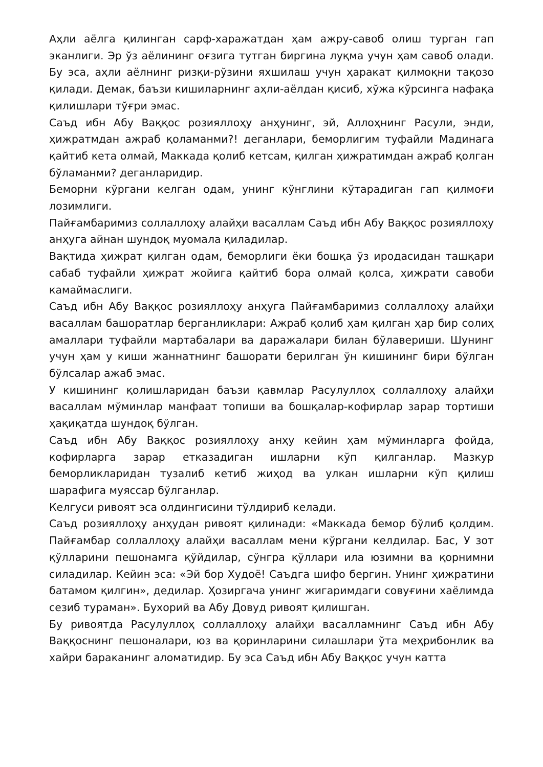Аҳли аёлга қилинган сарф-харажатдан ҳам ажру-савоб олиш турган гап эканлиги. Эр ўз аёлининг оғзига тутган биргина луқма учун ҳам савоб олади. Бу эса, аҳли аёлнинг ризқи-рўзини яхшилаш учун ҳаракат қилмоқни тақозо қилади. Демак, баъзи кишиларнинг аҳли-аёлдан қисиб, хўжа кўрсинга нафақа қилишлари тўғри эмас.
Саъд ибн Абу Ваққос розияллоҳу анҳунинг, эй, Аллоҳнинг Расули, энди, ҳижратмдан ажраб қоламанми?! деганлари, беморлигим туфайли Мадинага қайтиб кета олмай, Маккада қолиб кетсам, қилган ҳижратимдан ажраб қолган бўламанми? деганларидир.
Беморни кўргани келган одам, унинг кўнглини кўтарадиган гап қилмоғи лозимлиги.
Пайғамбаримиз соллаллоҳу алайҳи васаллам Саъд ибн Абу Ваққос розияллоҳу анҳуга айнан шундоқ муомала қиладилар.
Вақтида ҳижрат қилган одам, беморлиги ёки бошқа ўз иродасидан ташқари сабаб туфайли ҳижрат жойига қайтиб бора олмай қолса, ҳижрати савоби камаймаслиги.
Саъд ибн Абу Ваққос розияллоҳу анҳуга Пайғамбаримиз соллаллоҳу алайҳи васаллам башоратлар берганликлари: Ажраб қолиб ҳам қилган ҳар бир солиҳ амаллари туфайли мартабалари ва даражалари билан бўлавериши. Шунинг учун ҳам у киши жаннатнинг башорати берилган ўн кишининг бири бўлган бўлсалар ажаб эмас.
У кишининг қолишларидан баъзи қавмлар Расулуллоҳ соллаллоҳу алайҳи васаллам мўминлар манфаат топиши ва бошқалар-кофирлар зарар тортиши ҳақиқатда шундоқ бўлган.
Саъд ибн Абу Ваққос розияллоҳу анҳу кейин ҳам мўминларга фойда, кофирларга зарар етказадиган ишларни кўп қилганлар. Мазкур беморликларидан тузалиб кетиб жиҳод ва улкан ишларни кўп қилиш шарафига муяссар бўлганлар.
Келгуси ривоят эса олдингисини тўлдириб келади.
Саъд розияллоҳу анҳудан ривоят қилинади: «Маккада бемор бўлиб қолдим. Пайғамбар соллаллоҳу алайҳи васаллам мени кўргани келдилар. Бас, У зот қўлларини пешонамга қўйдилар, сўнгра қўллари ила юзимни ва қорнимни силадилар. Кейин эса: «Эй бор Худоё! Саъдга шифо бергин. Унинг ҳижратини батамом қилгин», дедилар. Ҳозиргача унинг жигаримдаги совуғини хаёлимда сезиб тураман». Бухорий ва Абу Довуд ривоят қилишган.
Бу ривоятда Расулуллоҳ соллаллоҳу алайҳи васалламнинг Саъд ибн Абу Ваққоснинг пешоналари, юз ва қоринларини силашлари ўта меҳрибонлик ва хайри бараканинг аломатидир. Бу эса Саъд ибн Абу Ваққос учун катта